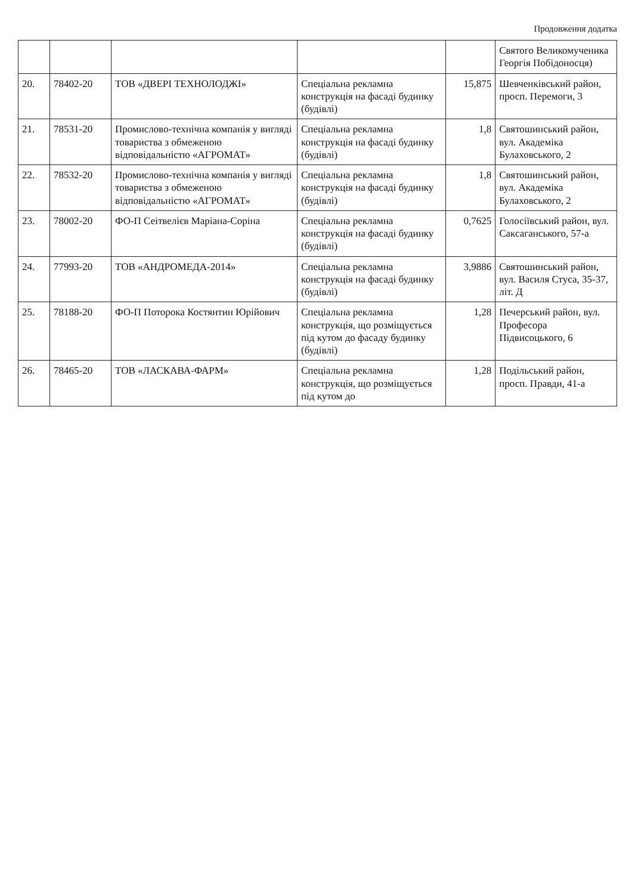Продовження додатка
| | | | | | Святого Великомученика Георгія Побідоносця) |
| 20. | 78402-20 | ТОВ «ДВЕРІ ТЕХНОЛОДЖІ» | Спеціальна рекламна конструкція на фасаді будинку (будівлі) | 15,875 | Шевченківський район, просп. Перемоги, 3 |
| 21. | 78531-20 | Промислово-технічна компанія у вигляді товариства з обмеженою відповідальністю «АГРОМАТ» | Спеціальна рекламна конструкція на фасаді будинку (будівлі) | 1,8 | Святошинський район, вул. Академіка Булаховського, 2 |
| 22. | 78532-20 | Промислово-технічна компанія у вигляді товариства з обмеженою відповідальністю «АГРОМАТ» | Спеціальна рекламна конструкція на фасаді будинку (будівлі) | 1,8 | Святошинський район, вул. Академіка Булаховського, 2 |
| 23. | 78002-20 | ФО-П Сеітвелієв Маріана-Соріна | Спеціальна рекламна конструкція на фасаді будинку (будівлі) | 0,7625 | Голосіївський район, вул. Саксаганського, 57-а |
| 24. | 77993-20 | ТОВ «АНДРОМЕДА-2014» | Спеціальна рекламна конструкція на фасаді будинку (будівлі) | 3,9886 | Святошинський район, вул. Василя Стуса, 35-37, літ. Д |
| 25. | 78188-20 | ФО-П Поторока Костянтин Юрійович | Спеціальна рекламна конструкція, що розміщується під кутом до фасаду будинку (будівлі) | 1,28 | Печерський район, вул. Професора Підвисоцького, 6 |
| 26. | 78465-20 | ТОВ «ЛАСКАВА-ФАРМ» | Спеціальна рекламна конструкція, що розміщується під кутом до | 1,28 | Подільський район, просп. Правди, 41-а |